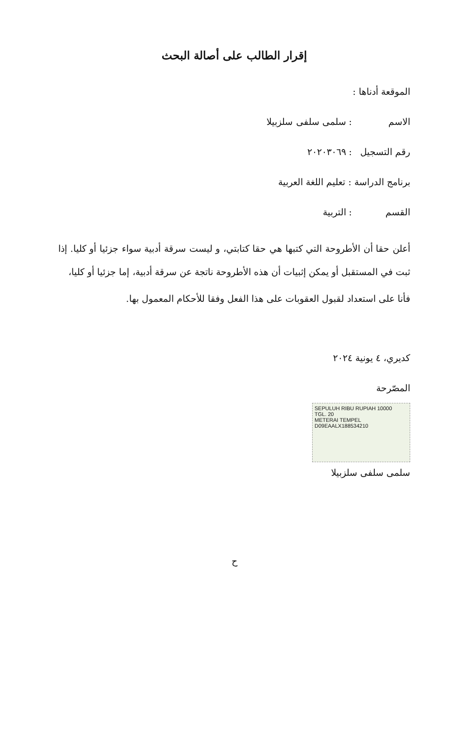إقرار الطالب على أصالة البحث
الموقعة أدناها :
الاسم: سلمى سلفى سلزبيلا
رقم التسجيل: ٢٠٢٠٣٠٦٩
برنامج الدراسة : تعليم اللغة العربية
القسم: التربية
أعلن حقا أن الأطروحة التي كتبها هي حقا كتابتي، و ليست سرقة أدبية سواء جزئيا أو كليا. إذا ثبت في المستقبل أو يمكن إثبيات أن هذه الأطروحة ناتجة عن سرقة أدبية، إما جزئيا أو كليا،
فأنا على استعداد لقبول العقوبات على هذا الفعل وفقا للأحكام المعمول بها.
كديري، ٤ يونية ٢٠٢٤
المصّرحة
SEPULUH RIBU RUPIAH 10000
TGL. 20
METERAI TEMPEL
D09EAALX188534210
سلمى سلفى سلزبيلا
ح